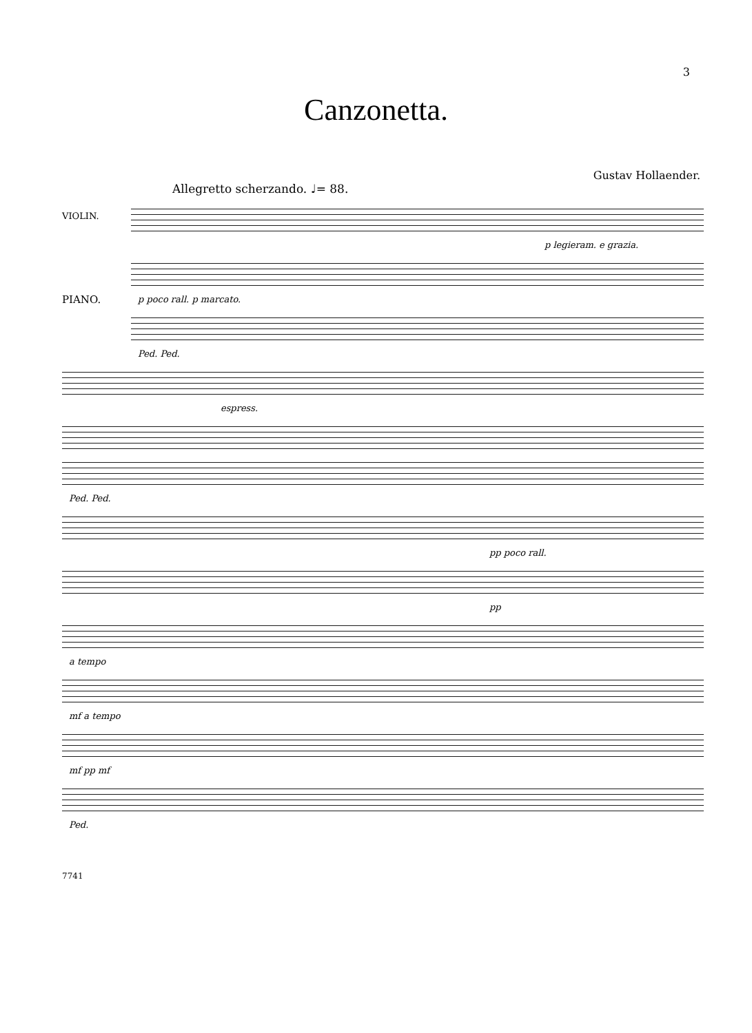3
Canzonetta.
Gustav Hollaender.
Allegretto scherzando. ♩= 88.
VIOLIN.
PIANO.
p legieram. e grazia.
p poco rall. p marcato.
Ped. Ped.
espress.
Ped. Ped.
pp poco rall.
pp
a tempo
mf a tempo
mf pp mf
Ped.
7741